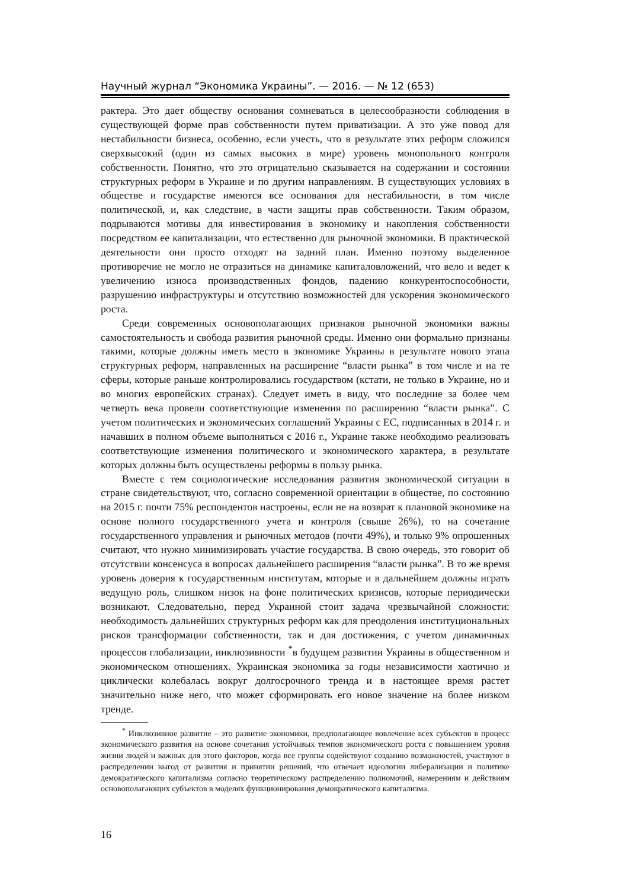Научный журнал “Экономика Украины”. — 2016. — № 12 (653)
рактера. Это дает обществу основания сомневаться в целесообразности соблюдения в существующей форме прав собственности путем приватизации. А это уже повод для нестабильности бизнеса, особенно, если учесть, что в результате этих реформ сложился сверхвысокий (один из самых высоких в мире) уровень монопольного контроля собственности. Понятно, что это отрицательно сказывается на содержании и состоянии структурных реформ в Украине и по другим направлениям. В существующих условиях в обществе и государстве имеются все основания для нестабильности, в том числе политической, и, как следствие, в части защиты прав собственности. Таким образом, подрываются мотивы для инвестирования в экономику и накопления собственности посредством ее капитализации, что естественно для рыночной экономики. В практической деятельности они просто отходят на задний план. Именно поэтому выделенное противоречие не могло не отразиться на динамике капиталовложений, что вело и ведет к увеличению износа производственных фондов, падению конкурентоспособности, разрушению инфраструктуры и отсутствию возможностей для ускорения экономического роста.
Среди современных основополагающих признаков рыночной экономики важны самостоятельность и свобода развития рыночной среды. Именно они формально признаны такими, которые должны иметь место в экономике Украины в результате нового этапа структурных реформ, направленных на расширение “власти рынка” в том числе и на те сферы, которые раньше контролировались государством (кстати, не только в Украине, но и во многих европейских странах). Следует иметь в виду, что последние за более чем четверть века провели соответствующие изменения по расширению “власти рынка”. С учетом политических и экономических соглашений Украины с ЕС, подписанных в 2014 г. и начавших в полном объеме выполняться с 2016 г., Украине также необходимо реализовать соответствующие изменения политического и экономического характера, в результате которых должны быть осуществлены реформы в пользу рынка.
Вместе с тем социологические исследования развития экономической ситуации в стране свидетельствуют, что, согласно современной ориентации в обществе, по состоянию на 2015 г. почти 75% респондентов настроены, если не на возврат к плановой экономике на основе полного государственного учета и контроля (свыше 26%), то на сочетание государственного управления и рыночных методов (почти 49%), и только 9% опрошенных считают, что нужно минимизировать участие государства. В свою очередь, это говорит об отсутствии консенсуса в вопросах дальнейшего расширения “власти рынка”. В то же время уровень доверия к государственным институтам, которые и в дальнейшем должны играть ведущую роль, слишком низок на фоне политических кризисов, которые периодически возникают. Следовательно, перед Украиной стоит задача чрезвычайной сложности: необходимость дальнейших структурных реформ как для преодоления институциональных рисков трансформации собственности, так и для достижения, с учетом динамичных процессов глобализации, инклюзивности <sup>*</sup>в будущем развитии Украины в общественном и экономическом отношениях. Украинская экономика за годы независимости хаотично и циклически колебалась вокруг долгосрочного тренда и в настоящее время растет значительно ниже него, что может сформировать его новое значение на более низком тренде.
<sup>*</sup> Инклюзивное развитие – это развитие экономики, предполагающее вовлечение всех субъектов в процесс экономического развития на основе сочетания устойчивых темпов экономического роста с повышением уровня жизни людей и важных для этого факторов, когда все группы содействуют созданию возможностей, участвуют в распределении выгод от развития и принятии решений, что отвечает идеологии либерализации и политике демократического капитализма согласно теоретическому распределению полномочий, намерениям и действиям основополагающих субъектов в моделях функционирования демократического капитализма.
16